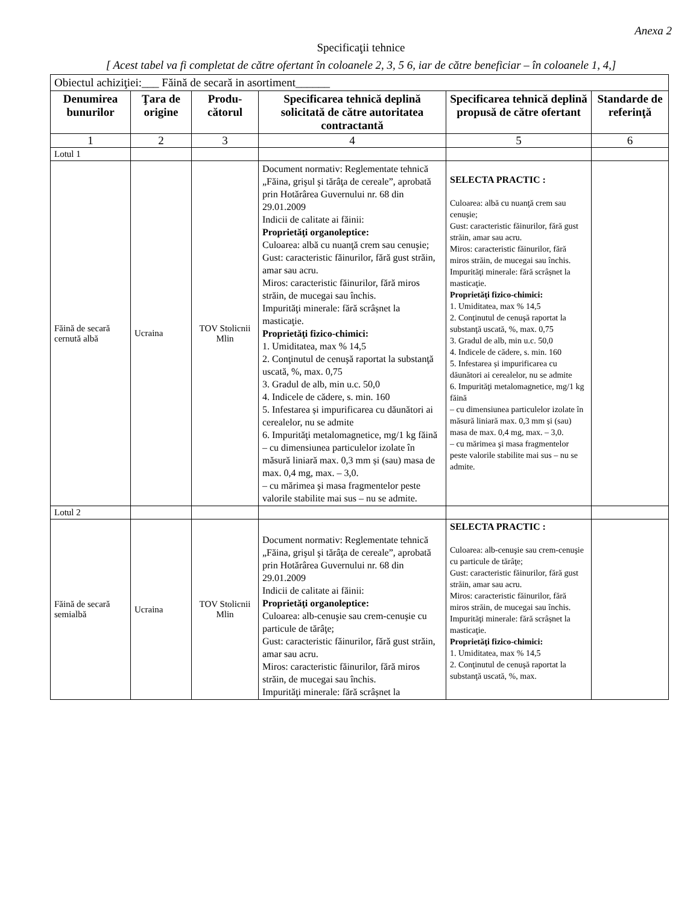Anexa 2
Specificaţii tehnice
[ Acest tabel va fi completat de către ofertant în coloanele 2, 3, 5 6, iar de către beneficiar – în coloanele 1, 4,]
| Obiectul achiziţiei:___ Făină de secară in asortiment______ | | | | | |
| Denumirea bunurilor | Ţara de origine | Produ-cătorul | Specificarea tehnică deplină solicitată de către autoritatea contractantă | Specificarea tehnică deplină propusă de către ofertant | Standarde de referinţă |
| 1 | 2 | 3 | 4 | 5 | 6 |
| Lotul 1 | | | | | |
| Făină de secară cernută albă | Ucraina | TOV Stolicnii Mlin | Document normativ: Reglementate tehnică „Făina, grişul şi tărâţa de cereale”, aprobată prin Hotărârea Guvernului nr. 68 din 29.01.2009 Indicii de calitate ai făinii: Proprietăţi organoleptice: Culoarea: albă cu nuanţă crem sau cenuşie; Gust: caracteristic făinurilor, fără gust străin, amar sau acru. Miros: caracteristic făinurilor, fără miros străin, de mucegai sau închis. Impurităţi minerale: fără scrâșnet la masticaţie. Proprietăţi fizico-chimici: 1. Umiditatea, max % 14,5 2. Conţinutul de cenuşă raportat la substanţă uscată, %, max. 0,75 3. Gradul de alb, min u.c. 50,0 4. Indicele de cădere, s. min. 160 5. Infestarea și impurificarea cu dăunători ai cerealelor, nu se admite 6. Impurităţi metalomagnetice, mg/1 kg făină – cu dimensiunea particulelor izolate în măsură liniară max. 0,3 mm și (sau) masa de max. 0,4 mg, max. – 3,0. – cu mărimea şi masa fragmentelor peste valorile stabilite mai sus – nu se admite. | SELECTA PRACTIC : Culoarea: albă cu nuanţă crem sau cenuşie; Gust: caracteristic făinurilor, fără gust străin, amar sau acru. Miros: caracteristic făinurilor, fără miros străin, de mucegai sau închis. Impurităţi minerale: fără scrâșnet la masticaţie. Proprietăţi fizico-chimici: 1. Umiditatea, max % 14,5 2. Conţinutul de cenuşă raportat la substanţă uscată, %, max. 0,75 3. Gradul de alb, min u.c. 50,0 4. Indicele de cădere, s. min. 160 5. Infestarea și impurificarea cu dăunători ai cerealelor, nu se admite 6. Impurităţi metalomagnetice, mg/1 kg făină – cu dimensiunea particulelor izolate în măsură liniară max. 0,3 mm și (sau) masa de max. 0,4 mg, max. – 3,0. – cu mărimea şi masa fragmentelor peste valorile stabilite mai sus – nu se admite. | |
| Lotul 2 | | | | | |
| Făină de secară semialbă | Ucraina | TOV Stolicnii Mlin | Document normativ: Reglementate tehnică „Făina, grişul şi tărâţa de cereale”, aprobată prin Hotărârea Guvernului nr. 68 din 29.01.2009 Indicii de calitate ai făinii: Proprietăţi organoleptice: Culoarea: alb-cenuşie sau crem-cenuşie cu particule de tărâţe; Gust: caracteristic făinurilor, fără gust străin, amar sau acru. Miros: caracteristic făinurilor, fără miros străin, de mucegai sau închis. Impurităţi minerale: fără scrâșnet la | SELECTA PRACTIC : Culoarea: alb-cenuşie sau crem-cenuşie cu particule de tărâţe; Gust: caracteristic făinurilor, fără gust străin, amar sau acru. Miros: caracteristic făinurilor, fără miros străin, de mucegai sau închis. Impurităţi minerale: fără scrâșnet la masticaţie. Proprietăţi fizico-chimici: 1. Umiditatea, max % 14,5 2. Conţinutul de cenuşă raportat la substanţă uscată, %, max. | |